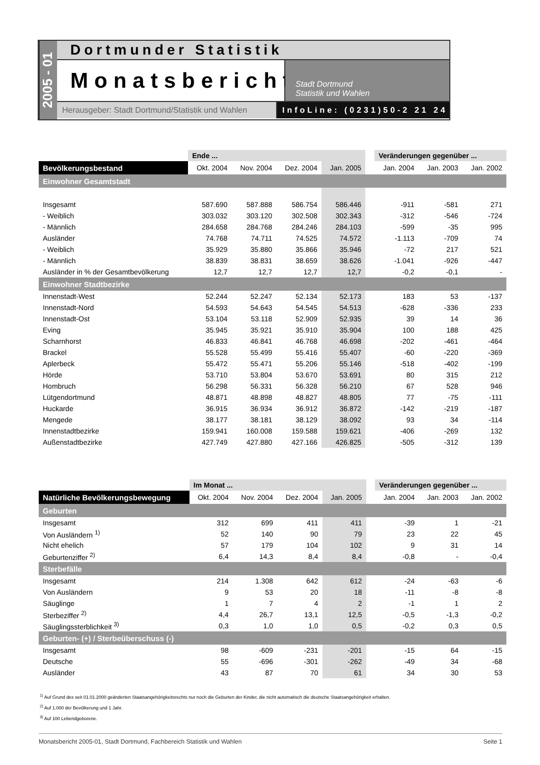2005 - 01
Dortmunder Statistik
Monatsbericht
Stadt Dortmund
Statistik und Wahlen
Herausgeber: Stadt Dortmund/Statistik und Wahlen
InfoLine: (0231)50-2 21 24
| | Ende ... | | | | | Veränderungen gegenüber ... | | |
| --- | --- | --- | --- | --- | --- | --- | --- | --- |
| Bevölkerungsbestand | Okt. 2004 | Nov. 2004 | Dez. 2004 | Jan. 2005 | | Jan. 2004 | Jan. 2003 | Jan. 2002 |
| Einwohner Gesamtstadt | | | | | | | | |
| Insgesamt | 587.690 | 587.888 | 586.754 | 586.446 | | -911 | -581 | 271 |
| - Weiblich | 303.032 | 303.120 | 302.508 | 302.343 | | -312 | -546 | -724 |
| - Männlich | 284.658 | 284.768 | 284.246 | 284.103 | | -599 | -35 | 995 |
| Ausländer | 74.768 | 74.711 | 74.525 | 74.572 | | -1.113 | -709 | 74 |
| - Weiblich | 35.929 | 35.880 | 35.866 | 35.946 | | -72 | 217 | 521 |
| - Männlich | 38.839 | 38.831 | 38.659 | 38.626 | | -1.041 | -926 | -447 |
| Ausländer in % der Gesamtbevölkerung | 12,7 | 12,7 | 12,7 | 12,7 | | -0,2 | -0,1 | - |
| Einwohner Stadtbezirke | | | | | | | | |
| Innenstadt-West | 52.244 | 52.247 | 52.134 | 52.173 | | 183 | 53 | -137 |
| Innenstadt-Nord | 54.593 | 54.643 | 54.545 | 54.513 | | -628 | -336 | 233 |
| Innenstadt-Ost | 53.104 | 53.118 | 52.909 | 52.935 | | 39 | 14 | 36 |
| Eving | 35.945 | 35.921 | 35.910 | 35.904 | | 100 | 188 | 425 |
| Scharnhorst | 46.833 | 46.841 | 46.768 | 46.698 | | -202 | -461 | -464 |
| Brackel | 55.528 | 55.499 | 55.416 | 55.407 | | -60 | -220 | -369 |
| Aplerbeck | 55.472 | 55.471 | 55.206 | 55.146 | | -518 | -402 | -199 |
| Hörde | 53.710 | 53.804 | 53.670 | 53.691 | | 80 | 315 | 212 |
| Hombruch | 56.298 | 56.331 | 56.328 | 56.210 | | 67 | 528 | 946 |
| Lütgendortmund | 48.871 | 48.898 | 48.827 | 48.805 | | 77 | -75 | -111 |
| Huckarde | 36.915 | 36.934 | 36.912 | 36.872 | | -142 | -219 | -187 |
| Mengede | 38.177 | 38.181 | 38.129 | 38.092 | | 93 | 34 | -114 |
| Innenstadtbezirke | 159.941 | 160.008 | 159.588 | 159.621 | | -406 | -269 | 132 |
| Außenstadtbezirke | 427.749 | 427.880 | 427.166 | 426.825 | | -505 | -312 | 139 |
| | Im Monat ... | | | | | Veränderungen gegenüber ... | | |
| --- | --- | --- | --- | --- | --- | --- | --- | --- |
| Natürliche Bevölkerungsbewegung | Okt. 2004 | Nov. 2004 | Dez. 2004 | Jan. 2005 | | Jan. 2004 | Jan. 2003 | Jan. 2002 |
| Geburten | | | | | | | | |
| Insgesamt | 312 | 699 | 411 | 411 | | -39 | 1 | -21 |
| Von Ausländern <sup>1)</sup> | 52 | 140 | 90 | 79 | | 23 | 22 | 45 |
| Nicht ehelich | 57 | 179 | 104 | 102 | | 9 | 31 | 14 |
| Geburtenziffer <sup>2)</sup> | 6,4 | 14,3 | 8,4 | 8,4 | | -0,8 | - | -0,4 |
| Sterbefälle | | | | | | | | |
| Insgesamt | 214 | 1.308 | 642 | 612 | | -24 | -63 | -6 |
| Von Ausländern | 9 | 53 | 20 | 18 | | -11 | -8 | -8 |
| Säuglinge | 1 | 7 | 4 | 2 | | -1 | 1 | 2 |
| Sterbeziffer <sup>2)</sup> | 4,4 | 26,7 | 13,1 | 12,5 | | -0,5 | -1,3 | -0,2 |
| Säuglingssterblichkeit <sup>3)</sup> | 0,3 | 1,0 | 1,0 | 0,5 | | -0,2 | 0,3 | 0,5 |
| Geburten- (+) / Sterbeüberschuss (-) | | | | | | | | |
| Insgesamt | 98 | -609 | -231 | -201 | | -15 | 64 | -15 |
| Deutsche | 55 | -696 | -301 | -262 | | -49 | 34 | -68 |
| Ausländer | 43 | 87 | 70 | 61 | | 34 | 30 | 53 |
<sup>1)</sup> Auf Grund des seit 01.01.2000 geänderten Staatsangehörigkeitsrechts nur noch die Geburten der Kinder, die nicht automatisch die deutsche Staatsangehörigkeit erhalten.
<sup>2)</sup> Auf 1.000 der Bevölkerung und 1 Jahr.
<sup>3)</sup> Auf 100 Lebendgeborene.
Monatsbericht 2005-01, Stadt Dortmund, Fachbereich Statistik und Wahlen Seite 1